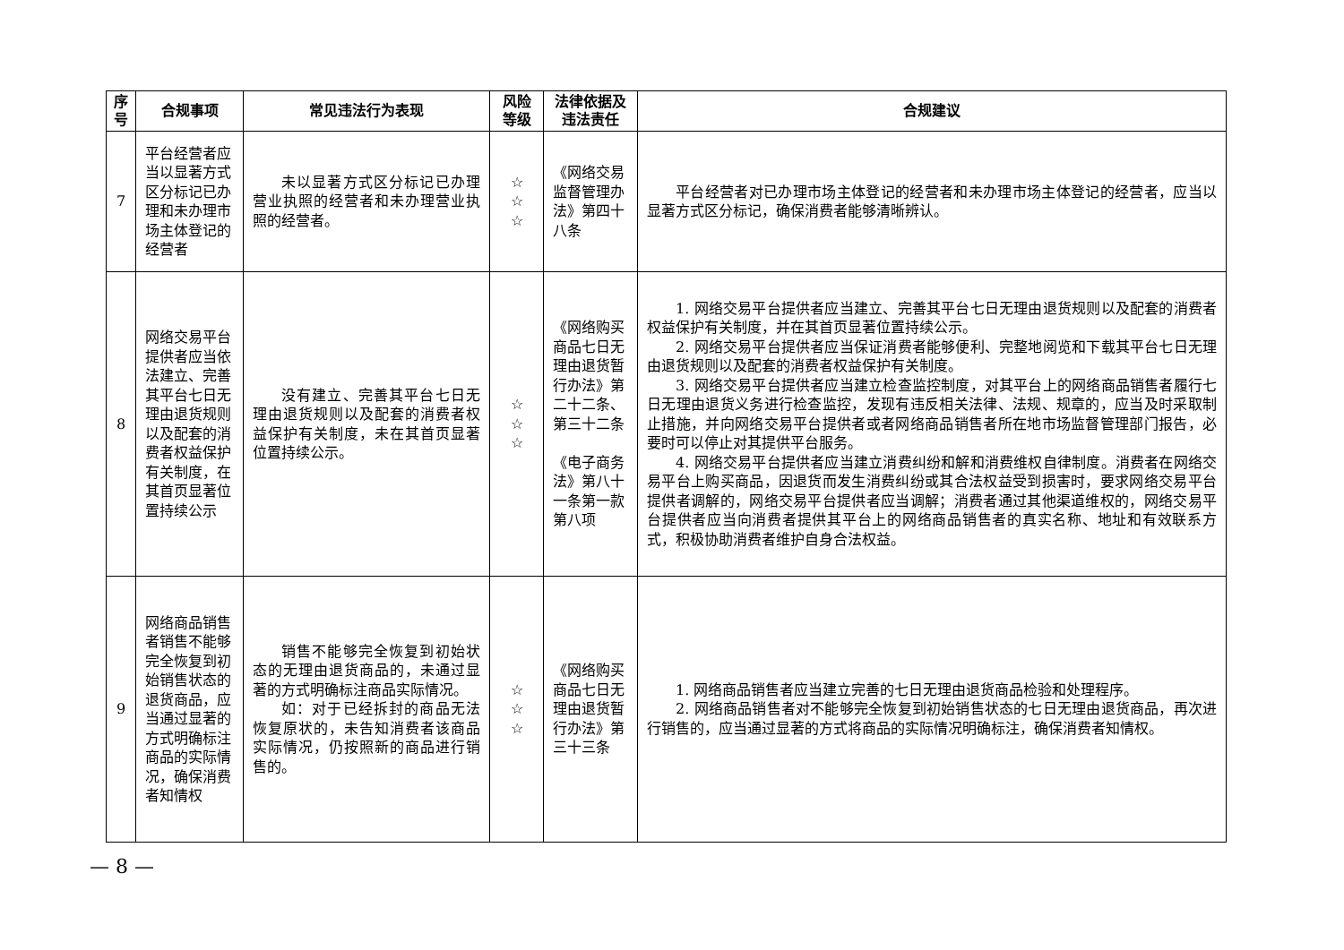| 序 号 | 合规事项 | 常见违法行为表现 | 风险 等级 | 法律依据及 违法责任 | 合规建议 |
| --- | --- | --- | --- | --- | --- |
| 7 | 平台经营者应当以显著方式区分标记已办理和未办理市场主体登记的经营者 | 未以显著方式区分标记已办理营业执照的经营者和未办理营业执照的经营者。 | ☆ ☆ ☆ | 《网络交易监督管理办法》第四十八条 | 平台经营者对已办理市场主体登记的经营者和未办理市场主体登记的经营者，应当以显著方式区分标记，确保消费者能够清晰辨认。 |
| 8 | 网络交易平台提供者应当依法建立、完善其平台七日无理由退货规则以及配套的消费者权益保护有关制度，在其首页显著位置持续公示 | 没有建立、完善其平台七日无理由退货规则以及配套的消费者权益保护有关制度，未在其首页显著位置持续公示。 | ☆ ☆ ☆ | 《网络购买商品七日无理由退货暂行办法》第二十二条、第三十二条 《电子商务法》第八十一条第一款第八项 | 1. 网络交易平台提供者应当建立、完善其平台七日无理由退货规则以及配套的消费者权益保护有关制度，并在其首页显著位置持续公示。 2. 网络交易平台提供者应当保证消费者能够便利、完整地阅览和下载其平台七日无理由退货规则以及配套的消费者权益保护有关制度。 3. 网络交易平台提供者应当建立检查监控制度，对其平台上的网络商品销售者履行七日无理由退货义务进行检查监控，发现有违反相关法律、法规、规章的，应当及时采取制止措施，并向网络交易平台提供者或者网络商品销售者所在地市场监督管理部门报告，必要时可以停止对其提供平台服务。 4. 网络交易平台提供者应当建立消费纠纷和解和消费维权自律制度。消费者在网络交易平台上购买商品，因退货而发生消费纠纷或其合法权益受到损害时，要求网络交易平台提供者调解的，网络交易平台提供者应当调解；消费者通过其他渠道维权的，网络交易平台提供者应当向消费者提供其平台上的网络商品销售者的真实名称、地址和有效联系方式，积极协助消费者维护自身合法权益。 |
| 9 | 网络商品销售者销售不能够完全恢复到初始销售状态的退货商品，应当通过显著的方式明确标注商品的实际情况，确保消费者知情权 | 销售不能够完全恢复到初始状态的无理由退货商品的，未通过显著的方式明确标注商品实际情况。 如：对于已经拆封的商品无法恢复原状的，未告知消费者该商品实际情况，仍按照新的商品进行销售的。 | ☆ ☆ ☆ | 《网络购买商品七日无理由退货暂行办法》第三十三条 | 1. 网络商品销售者应当建立完善的七日无理由退货商品检验和处理程序。 2. 网络商品销售者对不能够完全恢复到初始销售状态的七日无理由退货商品，再次进行销售的，应当通过显著的方式将商品的实际情况明确标注，确保消费者知情权。 |
— 8 —